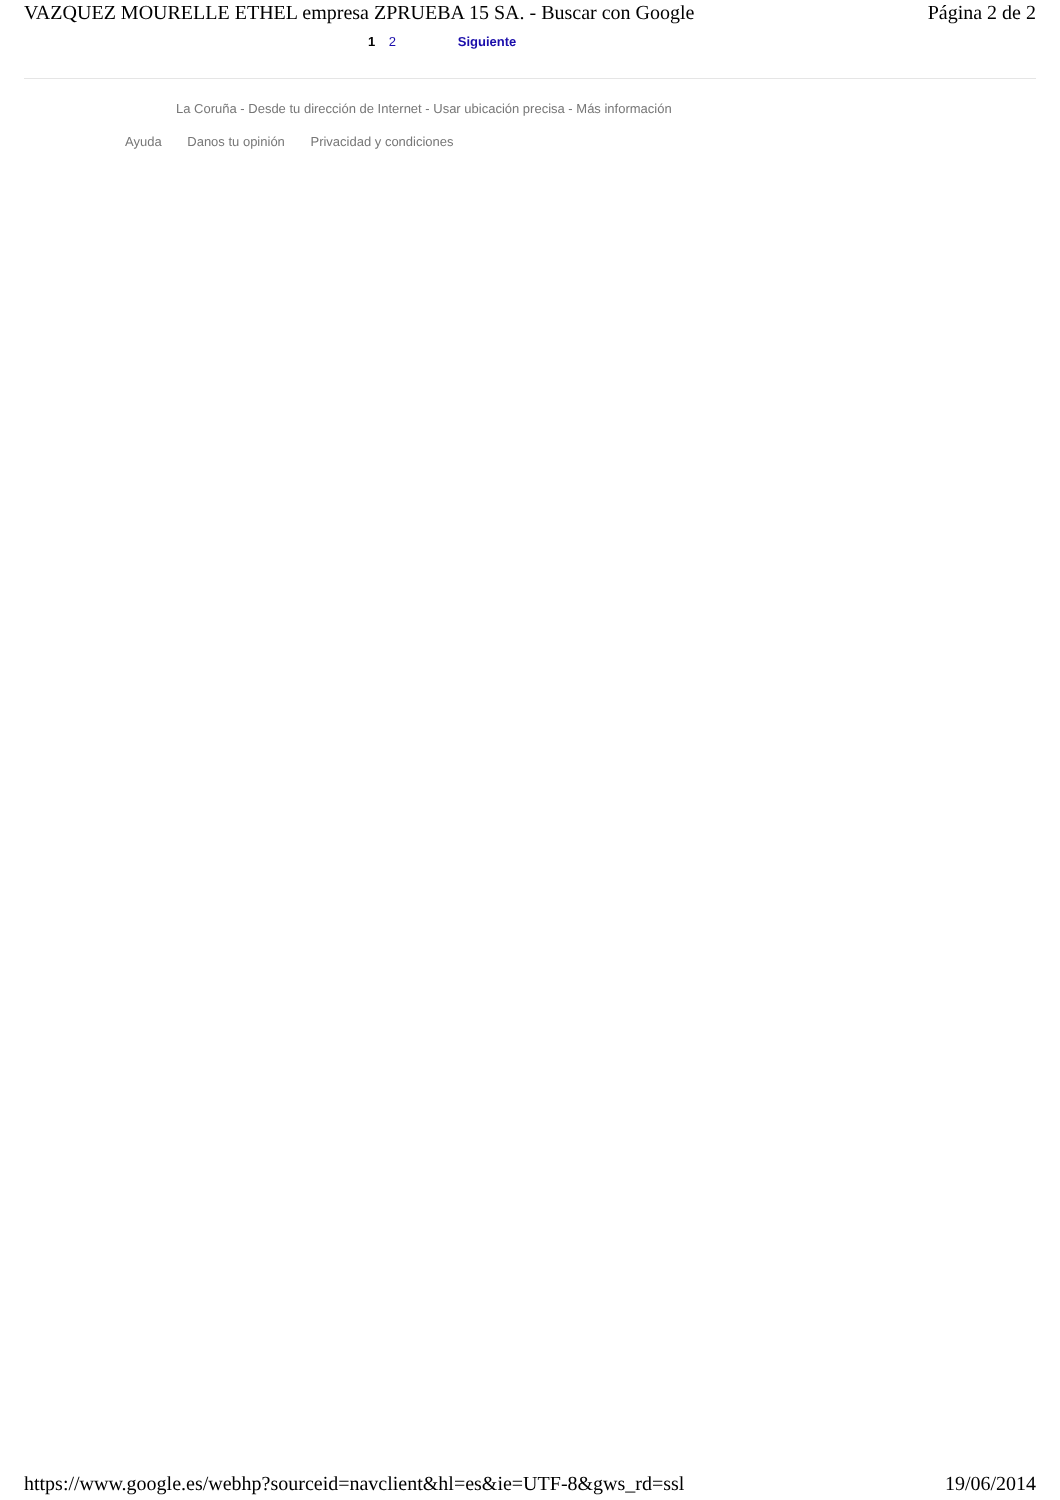VAZQUEZ MOURELLE ETHEL empresa ZPRUEBA 15 SA. - Buscar con Google Página 2 de 2
1 2 Siguiente
La Coruña - Desde tu dirección de Internet - Usar ubicación precisa - Más información
Ayuda Danos tu opinión Privacidad y condiciones
https://www.google.es/webhp?sourceid=navclient&hl=es&ie=UTF-8&gws_rd=ssl 19/06/2014